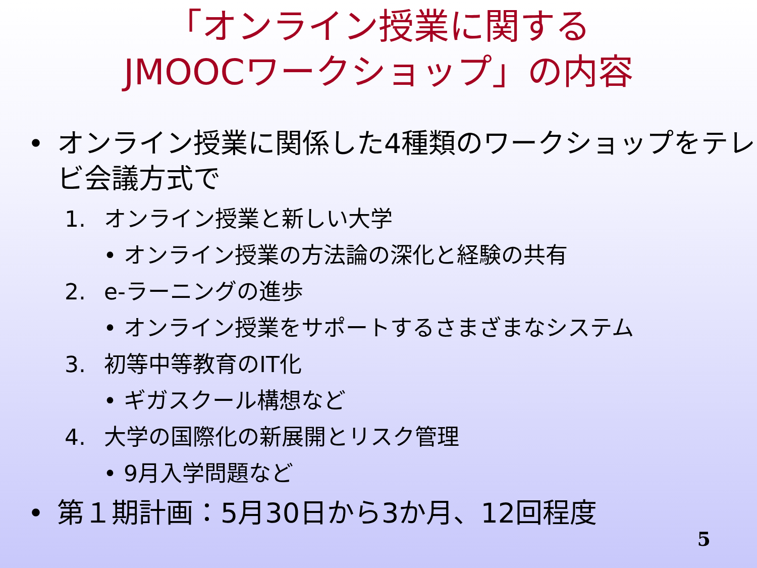「オンライン授業に関する
JMOOCワークショップ」の内容
• オンライン授業に関係した4種類のワークショップをテレビ会議方式で
1. オンライン授業と新しい大学
• オンライン授業の方法論の深化と経験の共有
2. e-ラーニングの進歩
• オンライン授業をサポートするさまざまなシステム
3. 初等中等教育のIT化
• ギガスクール構想など
4. 大学の国際化の新展開とリスク管理
• 9月入学問題など
• 第１期計画：5月30日から3か月、12回程度
5